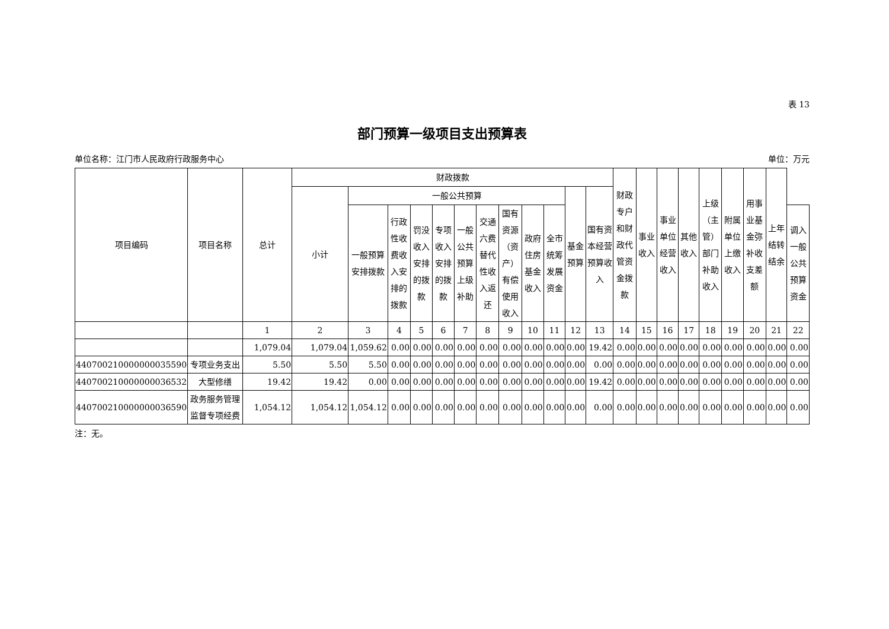表 13
部门预算一级项目支出预算表
单位名称：江门市人民政府行政服务中心 单位：万元
| 项目编码 | 项目名称 | 总计 | 财政拨款 | | | | | | | | | | | | 财政专户和财政代管资金拨款 | 事业收入 | 事业单位经营收入 | 其他收入 | 上级（主管）部门补助收入 | 附属单位上缴收入 | 用事业基金弥补收支差额 | 上年结转结余 | |
| --- | --- | --- | --- | --- | --- | --- | --- | --- | --- | --- | --- | --- | --- | --- | --- | --- | --- | --- | --- | --- | --- | --- | --- |
| | | | 小计 | 一般公共预算 | | | | | | | | | 基金预算 | 国有资本经营预算收入 | | | | | | | | | |
| | | | | 一般预算安排拨款 | 行政性收费收入安排的拨款 | 罚没收入安排的拨款 | 专项收入安排的拨款 | 一般公共预算上级补助 | 交通六费替代性收入返还 | 国有资源（资产）有偿使用收入 | 政府住房基金收入 | 全市统筹发展资金 | | | | | | | | | | | 调入一般公共预算资金 |
| | | 1 | 2 | 3 | 4 | 5 | 6 | 7 | 8 | 9 | 10 | 11 | 12 | 13 | 14 | 15 | 16 | 17 | 18 | 19 | 20 | 21 | 22 |
| | | 1,079.04 | 1,079.04 | 1,059.62 | 0.00 | 0.00 | 0.00 | 0.00 | 0.00 | 0.00 | 0.00 | 0.00 | 0.00 | 19.42 | 0.00 | 0.00 | 0.00 | 0.00 | 0.00 | 0.00 | 0.00 | 0.00 | 0.00 |
| 440700210000000035590 | 专项业务支出 | 5.50 | 5.50 | 5.50 | 0.00 | 0.00 | 0.00 | 0.00 | 0.00 | 0.00 | 0.00 | 0.00 | 0.00 | 0.00 | 0.00 | 0.00 | 0.00 | 0.00 | 0.00 | 0.00 | 0.00 | 0.00 | 0.00 |
| 440700210000000036532 | 大型修缮 | 19.42 | 19.42 | 0.00 | 0.00 | 0.00 | 0.00 | 0.00 | 0.00 | 0.00 | 0.00 | 0.00 | 0.00 | 19.42 | 0.00 | 0.00 | 0.00 | 0.00 | 0.00 | 0.00 | 0.00 | 0.00 | 0.00 |
| 440700210000000036590 | 政务服务管理监督专项经费 | 1,054.12 | 1,054.12 | 1,054.12 | 0.00 | 0.00 | 0.00 | 0.00 | 0.00 | 0.00 | 0.00 | 0.00 | 0.00 | 0.00 | 0.00 | 0.00 | 0.00 | 0.00 | 0.00 | 0.00 | 0.00 | 0.00 | 0.00 |
注：无。